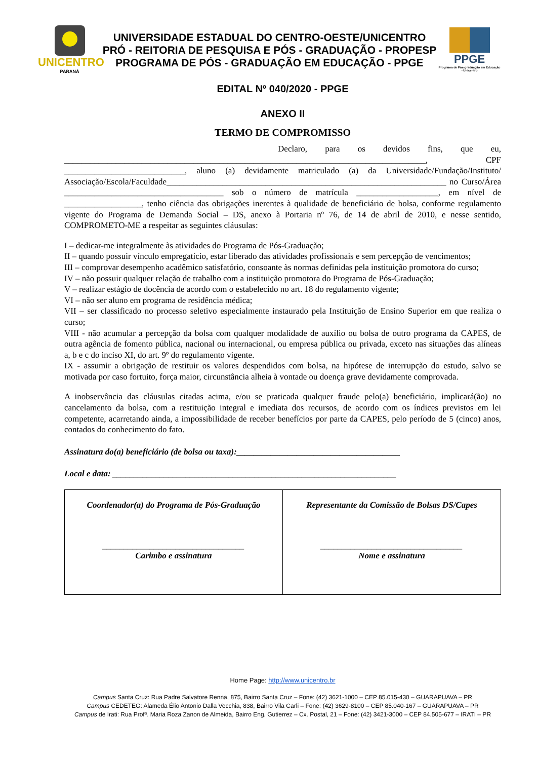UNICENTRO
PARANÁ
UNIVERSIDADE ESTADUAL DO CENTRO-OESTE/UNICENTRO
PRÓ - REITORIA DE PESQUISA E PÓS - GRADUAÇÃO - PROPESP
PROGRAMA DE PÓS - GRADUAÇÃO EM EDUCAÇÃO - PPGE
PPGE
Programa de Pós-graduação em Educação - Unicentro
EDITAL Nº 040/2020 - PPGE
ANEXO II
TERMO DE COMPROMISSO
Declaro, para os devidos fins, que eu, ____________________________________________________________________________________, CPF ____________________________, aluno (a) devidamente matriculado (a) da Universidade/Fundação/Instituto/ Associação/Escola/Faculdade_________________________________________________________________ no Curso/Área _____________________________________ sob o número de matrícula ___________________, em nível de __________________, tenho ciência das obrigações inerentes à qualidade de beneficiário de bolsa, conforme regulamento vigente do Programa de Demanda Social – DS, anexo à Portaria nº 76, de 14 de abril de 2010, e nesse sentido, COMPROMETO-ME a respeitar as seguintes cláusulas:
I – dedicar-me integralmente às atividades do Programa de Pós-Graduação;
II – quando possuir vínculo empregatício, estar liberado das atividades profissionais e sem percepção de vencimentos;
III – comprovar desempenho acadêmico satisfatório, consoante às normas definidas pela instituição promotora do curso;
IV – não possuir qualquer relação de trabalho com a instituição promotora do Programa de Pós-Graduação;
V – realizar estágio de docência de acordo com o estabelecido no art. 18 do regulamento vigente;
VI – não ser aluno em programa de residência médica;
VII – ser classificado no processo seletivo especialmente instaurado pela Instituição de Ensino Superior em que realiza o curso;
VIII - não acumular a percepção da bolsa com qualquer modalidade de auxílio ou bolsa de outro programa da CAPES, de outra agência de fomento pública, nacional ou internacional, ou empresa pública ou privada, exceto nas situações das alíneas a, b e c do inciso XI, do art. 9º do regulamento vigente.
IX - assumir a obrigação de restituir os valores despendidos com bolsa, na hipótese de interrupção do estudo, salvo se motivada por caso fortuito, força maior, circunstância alheia à vontade ou doença grave devidamente comprovada.
A inobservância das cláusulas citadas acima, e/ou se praticada qualquer fraude pelo(a) beneficiário, implicará(ão) no cancelamento da bolsa, com a restituição integral e imediata dos recursos, de acordo com os índices previstos em lei competente, acarretando ainda, a impossibilidade de receber benefícios por parte da CAPES, pelo período de 5 (cinco) anos, contados do conhecimento do fato.
Assinatura do(a) beneficiário (de bolsa ou taxa):______________________________________
Local e data: __________________________________________________________________
| Coordenador(a) do Programa de Pós-Graduação _________________________________ Carimbo e assinatura | Representante da Comissão de Bolsas DS/Capes _________________________________ Nome e assinatura |
Home Page: http://www.unicentro.br
Campus Santa Cruz: Rua Padre Salvatore Renna, 875, Bairro Santa Cruz – Fone: (42) 3621-1000 – CEP 85.015-430 – GUARAPUAVA – PR
Campus CEDETEG: Alameda Élio Antonio Dalla Vecchia, 838, Bairro Vila Carli – Fone: (42) 3629-8100 – CEP 85.040-167 – GUARAPUAVA – PR
Campus de Irati: Rua Profª. Maria Roza Zanon de Almeida, Bairro Eng. Gutierrez – Cx. Postal, 21 – Fone: (42) 3421-3000 – CEP 84.505-677 – IRATI – PR